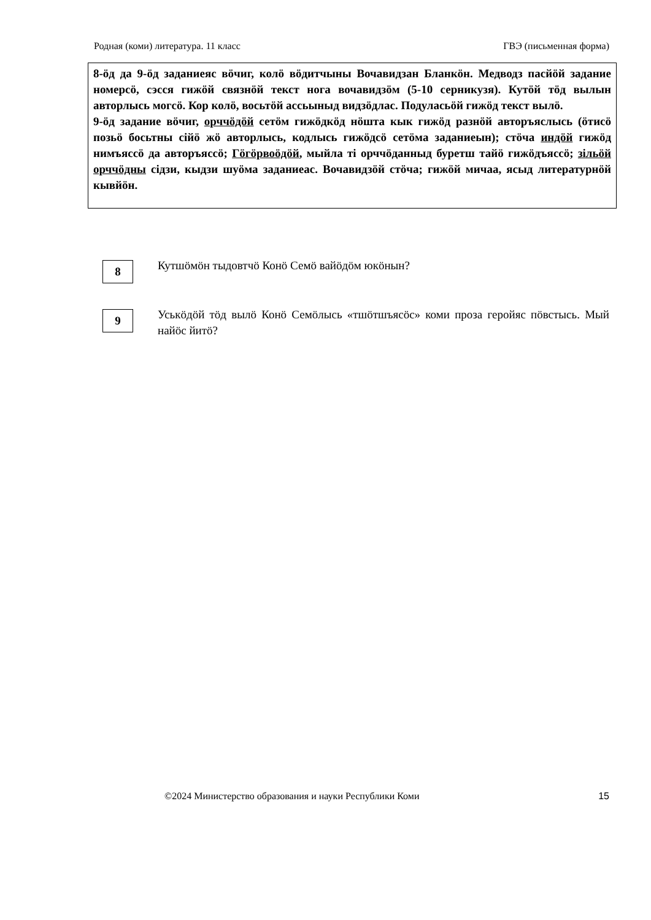Родная (коми) литература. 11 класс ГВЭ (письменная форма)
8-öд да 9-öд заданиеяс вöчиг, колö вöдитчыны Вочавидзан Бланкöн. Медводз пасйöй задание номерсö, сэсся гижöй связнöй текст нога вочавидзöм (5-10 серникузя). Кутöй тöд вылын авторлысь могсö. Кор колö, восьтöй ассьыныд видзöдлас. Подуласьöй гижöд текст вылö.
9-öд задание вöчиг, орччöдöй сетöм гижöдкöд нöшта кык гижöд разнöй авторъяслысь (öтисö позьö босьтны сійö жö авторлысь, кодлысь гижöдсö сетöма заданиеын); стöча индöй гижöд нимъяссö да авторъяссö; Гöгöрвоöдöй, мыйла ті орччöданныд буретш тайö гижöдъяссö; зільöй орччöдны сідзи, кыдзи шуöма заданиеас. Вочавидзöй стöча; гижöй мичаа, ясыд литературнöй кывйöн.
8
Кутшöмöн тыдовтчö Конö Семö вайöдöм юкöнын?
9
Уськöдöй тöд вылö Конö Семöлысь «тшöтшъясöс» коми проза геройяс пöвстысь. Мый найöс йитö?
©2024 Министерство образования и науки Республики Коми 15